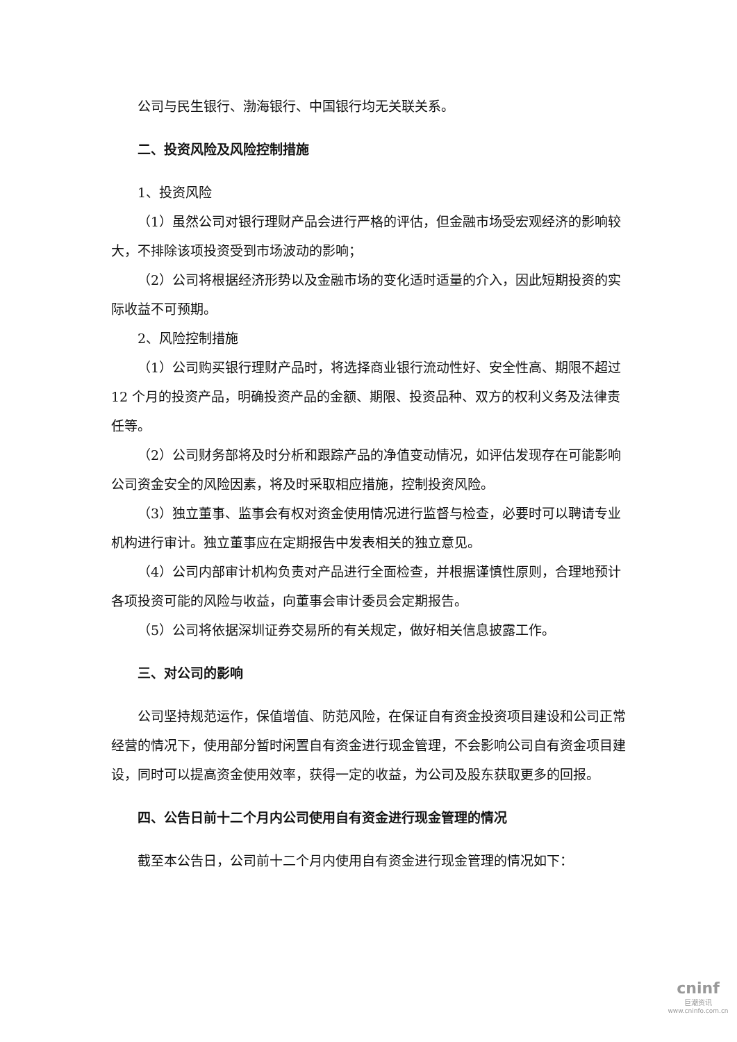公司与民生银行、渤海银行、中国银行均无关联关系。
二、投资风险及风险控制措施
1、投资风险
（1）虽然公司对银行理财产品会进行严格的评估，但金融市场受宏观经济的影响较大，不排除该项投资受到市场波动的影响；
（2）公司将根据经济形势以及金融市场的变化适时适量的介入，因此短期投资的实际收益不可预期。
2、风险控制措施
（1）公司购买银行理财产品时，将选择商业银行流动性好、安全性高、期限不超过 12 个月的投资产品，明确投资产品的金额、期限、投资品种、双方的权利义务及法律责任等。
（2）公司财务部将及时分析和跟踪产品的净值变动情况，如评估发现存在可能影响公司资金安全的风险因素，将及时采取相应措施，控制投资风险。
（3）独立董事、监事会有权对资金使用情况进行监督与检查，必要时可以聘请专业机构进行审计。独立董事应在定期报告中发表相关的独立意见。
（4）公司内部审计机构负责对产品进行全面检查，并根据谨慎性原则，合理地预计各项投资可能的风险与收益，向董事会审计委员会定期报告。
（5）公司将依据深圳证券交易所的有关规定，做好相关信息披露工作。
三、对公司的影响
公司坚持规范运作，保值增值、防范风险，在保证自有资金投资项目建设和公司正常经营的情况下，使用部分暂时闲置自有资金进行现金管理，不会影响公司自有资金项目建设，同时可以提高资金使用效率，获得一定的收益，为公司及股东获取更多的回报。
四、公告日前十二个月内公司使用自有资金进行现金管理的情况
截至本公告日，公司前十二个月内使用自有资金进行现金管理的情况如下：
cninf
巨潮资讯
www.cninfo.com.cn